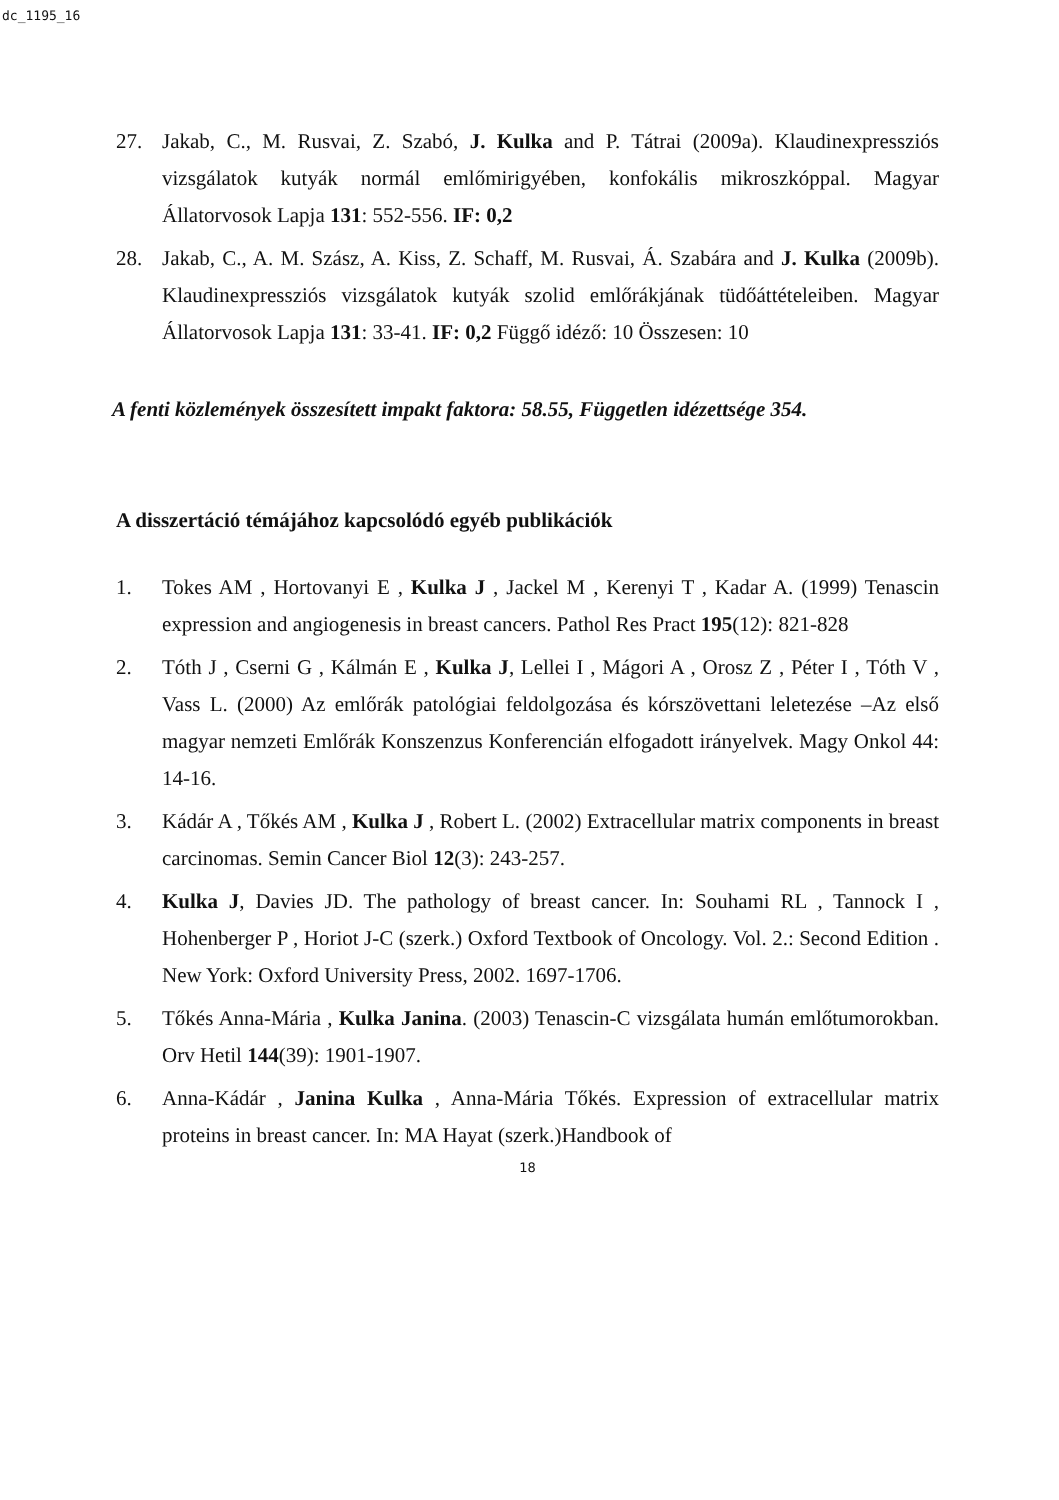dc_1195_16
27. Jakab, C., M. Rusvai, Z. Szabó, J. Kulka and P. Tátrai (2009a). Klaudinexpressziós vizsgálatok kutyák normál emlőmirigyében, konfokális mikroszkóppal. Magyar Állatorvosok Lapja 131: 552-556. IF: 0,2
28. Jakab, C., A. M. Szász, A. Kiss, Z. Schaff, M. Rusvai, Á. Szabára and J. Kulka (2009b). Klaudinexpressziós vizsgálatok kutyák szolid emlőrákjának tüdőáttételeiben. Magyar Állatorvosok Lapja 131: 33-41. IF: 0,2 Függő idéző: 10 Összesen: 10
A fenti közlemények összesített impakt faktora: 58.55, Független idézettsége 354.
A disszertáció témájához kapcsolódó egyéb publikációk
1. Tokes AM , Hortovanyi E , Kulka J , Jackel M , Kerenyi T , Kadar A. (1999) Tenascin expression and angiogenesis in breast cancers. Pathol Res Pract 195(12): 821-828
2. Tóth J , Cserni G , Kálmán E , Kulka J, Lellei I , Mágori A , Orosz Z , Péter I , Tóth V , Vass L. (2000) Az emlőrák patológiai feldolgozása és kórszövettani leletezése –Az első magyar nemzeti Emlőrák Konszenzus Konferencián elfogadott irányelvek. Magy Onkol 44: 14-16.
3. Kádár A , Tőkés AM , Kulka J , Robert L. (2002) Extracellular matrix components in breast carcinomas. Semin Cancer Biol 12(3): 243-257.
4. Kulka J, Davies JD. The pathology of breast cancer. In: Souhami RL , Tannock I , Hohenberger P , Horiot J-C (szerk.) Oxford Textbook of Oncology. Vol. 2.: Second Edition . New York: Oxford University Press, 2002. 1697-1706.
5. Tőkés Anna-Mária , Kulka Janina. (2003) Tenascin-C vizsgálata humán emlőtumorokban. Orv Hetil 144(39): 1901-1907.
6. Anna-Kádár , Janina Kulka , Anna-Mária Tőkés. Expression of extracellular matrix proteins in breast cancer. In: MA Hayat (szerk.)Handbook of
18